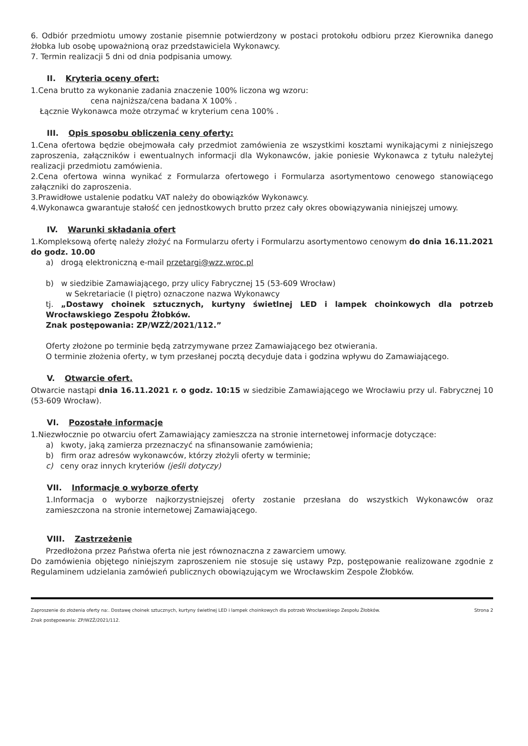6. Odbiór przedmiotu umowy zostanie pisemnie potwierdzony w postaci protokołu odbioru przez Kierownika danego żłobka lub osobę upoważnioną oraz przedstawiciela Wykonawcy.
7. Termin realizacji 5 dni od dnia podpisania umowy.
II. Kryteria oceny ofert:
1.Cena brutto za wykonanie zadania znaczenie 100% liczona wg wzoru:
cena najniższa/cena badana X 100% .
Łącznie Wykonawca może otrzymać w kryterium cena 100% .
III. Opis sposobu obliczenia ceny oferty:
1.Cena ofertowa będzie obejmowała cały przedmiot zamówienia ze wszystkimi kosztami wynikającymi z niniejszego zaproszenia, załączników i ewentualnych informacji dla Wykonawców, jakie poniesie Wykonawca z tytułu należytej realizacji przedmiotu zamówienia.
2.Cena ofertowa winna wynikać z Formularza ofertowego i Formularza asortymentowo cenowego stanowiącego załączniki do zaproszenia.
3.Prawidłowe ustalenie podatku VAT należy do obowiązków Wykonawcy.
4.Wykonawca gwarantuje stałość cen jednostkowych brutto przez cały okres obowiązywania niniejszej umowy.
IV. Warunki składania ofert
1.Kompleksową ofertę należy złożyć na Formularzu oferty i Formularzu asortymentowo cenowym do dnia 16.11.2021 do godz. 10.00
a) drogą elektroniczną e-mail przetargi@wzz.wroc.pl
b) w siedzibie Zamawiającego, przy ulicy Fabrycznej 15 (53-609 Wrocław)
w Sekretariacie (I piętro) oznaczone nazwa Wykonawcy
tj. „Dostawy choinek sztucznych, kurtyny świetlnej LED i lampek choinkowych dla potrzeb Wrocławskiego Zespołu Żłobków.
Znak postępowania: ZP/WZŻ/2021/112.”
Oferty złożone po terminie będą zatrzymywane przez Zamawiającego bez otwierania.
O terminie złożenia oferty, w tym przesłanej pocztą decyduje data i godzina wpływu do Zamawiającego.
V. Otwarcie ofert.
Otwarcie nastąpi dnia 16.11.2021 r. o godz. 10:15 w siedzibie Zamawiającego we Wrocławiu przy ul. Fabrycznej 10 (53-609 Wrocław).
VI. Pozostałe informacje
1.Niezwłocznie po otwarciu ofert Zamawiający zamieszcza na stronie internetowej informacje dotyczące:
a) kwoty, jaką zamierza przeznaczyć na sfinansowanie zamówienia;
b) firm oraz adresów wykonawców, którzy złożyli oferty w terminie;
c) ceny oraz innych kryteriów (jeśli dotyczy)
VII. Informacje o wyborze oferty
1.Informacja o wyborze najkorzystniejszej oferty zostanie przesłana do wszystkich Wykonawców oraz zamieszczona na stronie internetowej Zamawiającego.
VIII. Zastrzeżenie
Przedłożona przez Państwa oferta nie jest równoznaczna z zawarciem umowy.
Do zamówienia objętego niniejszym zaproszeniem nie stosuje się ustawy Pzp, postępowanie realizowane zgodnie z Regulaminem udzielania zamówień publicznych obowiązującym we Wrocławskim Zespole Żłobków.
Strona 2 Zaproszenie do złożenia oferty na:. Dostawę choinek sztucznych, kurtyny świetlnej LED i lampek choinkowych dla potrzeb Wrocławskiego Zespołu Żłobków.
Znak postępowania: ZP/WZŻ/2021/112.